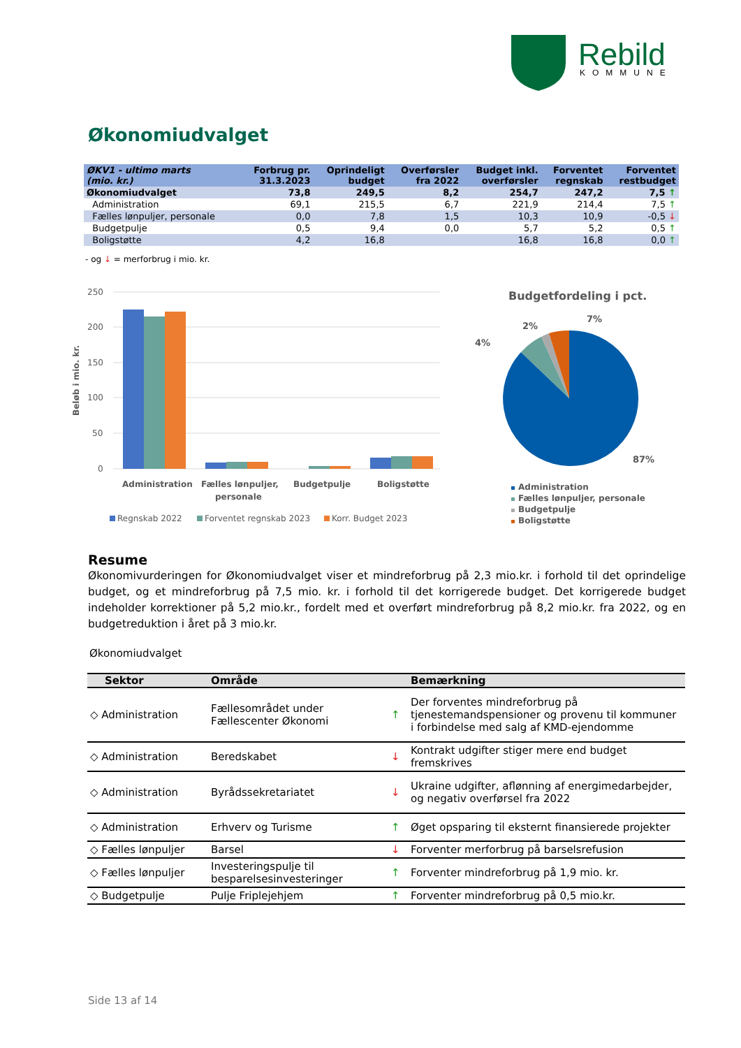Rebild
KOMMUNE
Økonomiudvalget
| ØKV1 - ultimo marts (mio. kr.) | Forbrug pr. 31.3.2023 | Oprindeligt budget | Overførsler fra 2022 | Budget inkl. overførsler | Forventet regnskab | Forventet restbudget |
| --- | --- | --- | --- | --- | --- | --- |
| Økonomiudvalget | 73,8 | 249,5 | 8,2 | 254,7 | 247,2 | 7,5 ↑ |
| Administration | 69,1 | 215,5 | 6,7 | 221,9 | 214,4 | 7,5 ↑ |
| Fælles lønpuljer, personale | 0,0 | 7,8 | 1,5 | 10,3 | 10,9 | -0,5 ↓ |
| Budgetpulje | 0,5 | 9,4 | 0,0 | 5,7 | 5,2 | 0,5 ↑ |
| Boligstøtte | 4,2 | 16,8 | | 16,8 | 16,8 | 0,0 ↑ |
- og ↓ = merforbrug i mio. kr.
250
200
150
100
50
0
Beløb i mio. kr.
Administration
Fælles lønpuljer,
personale
Budgetpulje
Boligstøtte
Regnskab 2022
Forventet regnskab 2023
Korr. Budget 2023
Budgetfordeling i pct.
4%
2%
7%
87%
Administration
Fælles lønpuljer, personale
Budgetpulje
Boligstøtte
Resume
Økonomivurderingen for Økonomiudvalget viser et mindreforbrug på 2,3 mio.kr. i forhold til det oprindelige budget, og et mindreforbrug på 7,5 mio. kr. i forhold til det korrigerede budget. Det korrigerede budget indeholder korrektioner på 5,2 mio.kr., fordelt med et overført mindreforbrug på 8,2 mio.kr. fra 2022, og en budgetreduktion i året på 3 mio.kr.
Økonomiudvalget
| Sektor | Område | | Bemærkning |
| --- | --- | --- | --- |
| ◇ Administration | Fællesområdet under Fællescenter Økonomi | ↑ | Der forventes mindreforbrug på tjenestemandspensioner og provenu til kommuner i forbindelse med salg af KMD-ejendomme |
| ◇ Administration | Beredskabet | ↓ | Kontrakt udgifter stiger mere end budget fremskrives |
| ◇ Administration | Byrådssekretariatet | ↓ | Ukraine udgifter, aflønning af energimedarbejder, og negativ overførsel fra 2022 |
| ◇ Administration | Erhverv og Turisme | ↑ | Øget opsparing til eksternt finansierede projekter |
| ◇ Fælles lønpuljer | Barsel | ↓ | Forventer merforbrug på barselsrefusion |
| ◇ Fælles lønpuljer | Investeringspulje til besparelsesinvesteringer | ↑ | Forventer mindreforbrug på 1,9 mio. kr. |
| ◇ Budgetpulje | Pulje Friplejehjem | ↑ | Forventer mindreforbrug på 0,5 mio.kr. |
Side 13 af 14